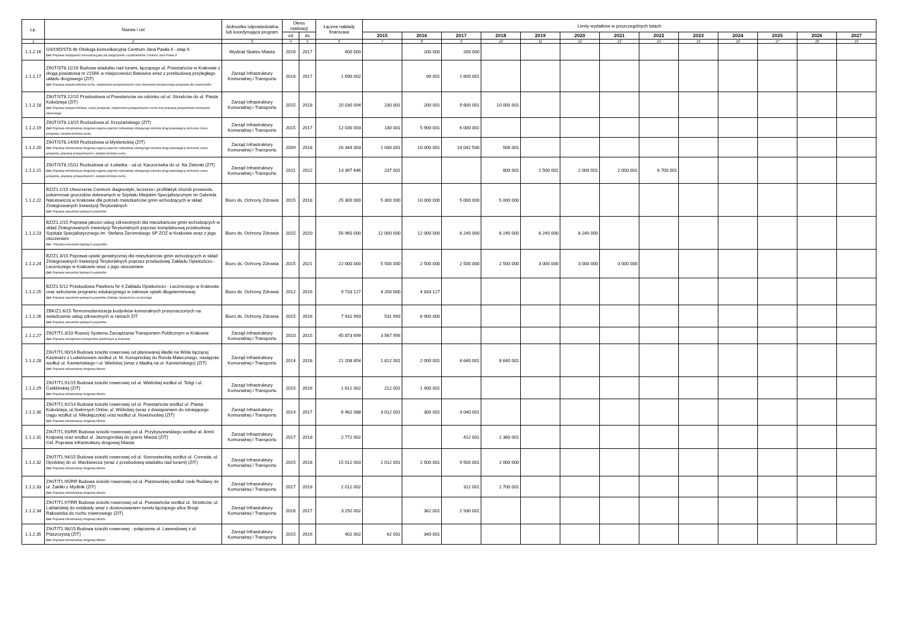| Lp. | Nazwa i cel | Jednostka odpowiedzialna lub koordynująca program | Okres realizacji | | Łączne nakłady finansowe | Limity wydatków w poszczególnych latach | | | | | | | | | | | | |
| --- | --- | --- | --- | --- | --- | --- | --- | --- | --- | --- | --- | --- | --- | --- | --- | --- | --- | --- |
| | | | od | do | | 2015 | 2016 | 2017 | 2018 | 2019 | 2020 | 2021 | 2022 | 2023 | 2024 | 2025 | 2026 | 2027 |
| 1 | 2 | 3 | 4 | 5 | 6 | 7 | 8 | 9 | 10 | 11 | 12 | 13 | 14 | 15 | 16 | 17 | 18 | 19 |
| 1.1.2.16 | GS/OID/ST8.4b Obsługa komunikacyjna Centrum Jana Pawła II - etap II Cel: Poprawa dostępności komunikacyjnej dla pielgrzymów i użytkowników Centrum Jana Pawła II | Wydział Skarbu Miasta | 2016 | 2017 | 400 000 | | 200 000 | 200 000 | | | | | | | | | | |
| 1.1.2.17 | ZIKiT/ST8.11/16 Budowa wiaduktu nad torami, łączącego ul. Powstańców w Krakowie z drogą powiatową nr 2156K w miejscowości Batowice wraz z przebudową przyległego układu drogowego (ZIT) Cel: Poprawa bezpieczeństwa ruchu, zwiększenie przepustowości oraz stworzenie bezpiecznego przejazdu dla rowerzystów | Zarząd Infrastruktury Komunalnej i Transportu | 2016 | 2017 | 1 690 002 | | 90 001 | 1 600 001 | | | | | | | | | | |
| 1.1.2.18 | ZIKiT/ST8.12/15 Przebudowa ul.Powstańców na odcinku od ul. Strzelców do ul. Piasta Kołodzieja (ZIT) Cel: Poprawa bezpieczeństwa, czasu przejazdu, zwiększenie przepustowości ruchu oraz poprawa przejezdności transportu zbiorowego | Zarząd Infrastruktury Komunalnej i Transportu | 2015 | 2018 | 20 030 004 | 230 001 | 200 001 | 9 600 001 | 10 000 001 | | | | | | | | | |
| 1.1.2.19 | ZIKiT/ST8.13/15 Rozbudowa ul. Krzyżańskiego (ZIT) Cel: Poprawa infrastruktury drogowej regionu poprzez rozbudowę istniejącego odcinka drogi powodującą skrócenie czasu przejazdu i bezpieczeństwa ruchu | Zarząd Infrastruktury Komunalnej i Transportu | 2015 | 2017 | 12 030 003 | 130 001 | 5 900 001 | 6 000 001 | | | | | | | | | | |
| 1.1.2.20 | ZIKiT/ST8.14/09 Rozbudowa ul.Myślenickiej (ZIT) Cel: Poprawa infrastruktury drogowej regionu poprzez rozbudowę istniejącego odcinka drogi powodującą skrócenie czasu przejazdu, poprawę przepustowości i bezpieczeństwa ruchu | Zarząd Infrastruktury Komunalnej i Transportu | 2009 | 2018 | 26 344 303 | 1 030 001 | 10 000 001 | 14 042 500 | 506 001 | | | | | | | | | |
| 1.1.2.21 | ZIKiT/ST8.15/11 Rozbudowa ul. Łokietka - od ul. Kaczorówka do ul. Na Zielonki (ZIT) Cel: Poprawa infrastruktury drogowej regionu poprzez rozbudowę istniejącego odcinka drogi powodującą skrócenie czasu przejazdu, poprawę przepustowości i bezpieczeństwa ruchu | Zarząd Infrastruktury Komunalnej i Transportu | 2011 | 2022 | 13 397 646 | 237 001 | | | 800 001 | 1 500 001 | 2 000 001 | 2 000 001 | 6 700 001 | | | | | |
| 1.1.2.22 | BZ/Z1.1/15 Utworzenie Centrum diagnostyki, leczenia i profilaktyk chorób przewodu pokarmowe gruczołów dokrewnych w Szpitalu Miejskim Specjalistycznym im Gabriela Narutowicza w Krakowie dla potrzeb mieszkańców gmin wchodzących w skład Zintegrowanych Inwestycji Terytorialnych Cel: Poprawa warunków bytowych pacjentów | Biuro ds. Ochrony Zdrowia | 2015 | 2018 | 25 300 000 | 5 300 000 | 10 000 000 | 5 000 000 | 5 000 000 | | | | | | | | | |
| 1.1.2.23 | BZ/Z1.2/15 Poprawa jakości usług zdrowotnych dla mieszkańców gmin wchodzących w skład Zintegrowanych Inwestycji Terytorialnych poprzez kompleksową przebudowę Szpitala Specjalistycznego im. Stefana Żeromskiego SP ZOZ w Krakowie wraz z jego otoczeniem Cel : Poprawa warunków bytowych pacjentów | Biuro ds. Ochrony Zdrowia | 2015 | 2020 | 56 960 000 | 12 000 000 | 12 000 000 | 8 240 000 | 8 240 000 | 8 240 000 | 8 240 000 | | | | | | | |
| 1.1.2.24 | BZ/Z1.3/15 Poprawa opieki geriatrycznej dla mieszkańców gmin wchodzących w skład Zintegrowanych Inwestycji Terytorialnych poprzez przebudowę Zakładu Opiekuńczo - Leczniczego w Krakowie wraz z jego otoczeniem Cel: Poprawa warunków bytowych pacjentów | Biuro ds. Ochrony Zdrowia | 2015 | 2021 | 22 000 000 | 5 500 000 | 2 500 000 | 2 500 000 | 2 500 000 | 3 000 000 | 3 000 000 | 3 000 000 | | | | | | |
| 1.1.2.25 | BZ/Z1.5/12 Przebudowa Pawilonu Nr 4 Zakładu Opiekuńczo - Leczniczego w Krakowie oraz wdrożenie programu edukacyjnego w zakresie opieki długoterminowej Cel: Poprawa warunków bytowych pacjentów Zakładu Opiekuńczo-Leczniczego | Biuro ds. Ochrony Zdrowia | 2012 | 2016 | 9 733 127 | 4 200 000 | 4 833 127 | | | | | | | | | | | |
| 1.1.2.26 | ZBK/Z1.6/15 Termomodernizacja budynków komunalnych przeznaczonych na świadczenie usług zdrowotnych w ramach ZIT Cel: Poprawa warunków bytowych pacjentów | Biuro ds. Ochrony Zdrowia | 2015 | 2016 | 7 431 993 | 531 993 | 6 900 000 | | | | | | | | | | | |
| 1.1.2.27 | ZIKiT/T1.3/10 Rozwój Systemu Zarządzania Transportem Publicznym w Krakowie Cel: Poprawa zarządzania transportem publicznym w Krakowie | Zarząd Infrastruktury Komunalnej i Transportu | 2010 | 2015 | 45 873 699 | 3 567 956 | | | | | | | | | | | | |
| 1.1.2.28 | ZIKiT/T1.90/14 Budowa ścieżki rowerowej od planowanej kładki na Wiśle łączącej Kazimierz z Ludwinowem wzdłuż ul. M. Konopnickiej do Ronda Matecznego, następnie wzdłuż ul. Kamieńskiego i ul. Wielickej (wraz z kładką na ul. Kamieńskiego) (ZIT) Cel: Poprawa infrastruktury drogowej Miasta | Zarząd Infrastruktury Komunalnej i Transportu | 2014 | 2018 | 21 208 854 | 1 812 001 | 2 000 001 | 8 640 001 | 8 640 001 | | | | | | | | | |
| 1.1.2.29 | ZIKiT/T1.91/15 Budowa ścieżki rowerowej od ul. Wielickiej wzdłuż ul. Teligi i ul. Ćwiklińskiej (ZIT) Cel: Poprawa infrastruktury drogowej Miasta | Zarząd Infrastruktury Komunalnej i Transportu | 2015 | 2016 | 1 612 002 | 212 001 | 1 400 001 | | | | | | | | | | | |
| 1.1.2.30 | ZIKiT/T1.92/14 Budowa ścieżki rowerowej od ul. Powstańców wzdłuż ul. Piasta Kołodzieja, ul.Srebrnych Orłów, ul. Wiślickiej (wraz z dowiązaniem do istniejącego ciągu wzdłuż ul. Mikołajczyka) oraz wzdłuż ul. Nowohuckiej (ZIT) Cel: Poprawa infrastruktury drogowej Miasta | Zarząd Infrastruktury Komunalnej i Transportu | 2014 | 2017 | 6 462 088 | 3 012 001 | 300 001 | 3 040 001 | | | | | | | | | | |
| 1.1.2.31 | ZIKiT/T1.93/RR Budowa ścieżki rowerowej od ul. Przybyszewskiego wzdłuż al. Armii Krajowej oraz wzdłuż ul. Jasnogórskiej do granic Miasta (ZIT) Cel: Poprawa infrastruktury drogowej Miasta | Zarząd Infrastruktury Komunalnej i Transportu | 2017 | 2018 | 2 772 002 | | | 412 001 | 2 360 001 | | | | | | | | | |
| 1.1.2.32 | ZIKiT/T1.94/15 Budowa ścieżki rowerowej od ul. Sosnowieckiej wzdłuż ul. Conrada, ul. Opolskiej do ul. Mackiewcza (wraz z przebudową wiaduktu nad torami) (ZIT) Cel: Poprawa infrastruktury drogowej Miasta | Zarząd Infrastruktury Komunalnej i Transportu | 2015 | 2018 | 15 012 003 | 1 012 001 | 2 500 001 | 9 500 001 | 2 000 000 | | | | | | | | | |
| 1.1.2.33 | ZIKiT/T1.95/RR Budowa ścieżki rowerowej od ul. Piastowskiej wzdłuż rzeki Rudawy do ul. Zakliki z Mydlnik (ZIT) Cel: Poprawa infrastruktury drogowej Miasta | Zarząd Infrastruktury Komunalnej i Transportu | 2017 | 2018 | 2 012 002 | | | 312 001 | 1 700 001 | | | | | | | | | |
| 1.1.2.34 | ZIKiT/T1.97/RR Budowa ścieżki rowerowej od ul. Powstańców wzdłuż ul. Strzelców, ul. Lublańskiej do estakady wraz z dostosowaniem tunelu łączącego ulice Brogi-Rakowicka do ruchu rowerowego (ZIT) Cel: Poprawa infrastruktury drogowej Miasta | Zarząd Infrastruktury Komunalnej i Transportu | 2016 | 2017 | 3 292 002 | | 362 001 | 2 930 001 | | | | | | | | | | |
| 1.1.2.35 | ZIKiT/T1.98/15 Budowa ścieżki rowerowej - połączenie ul. Lawendowej z ul. Piaszczystą (ZIT) Cel: Poprawa infrastruktury drogowej Miasta | Zarząd Infrastruktury Komunalnej i Transportu | 2015 | 2016 | 402 002 | 62 001 | 340 001 | | | | | | | | | | | |